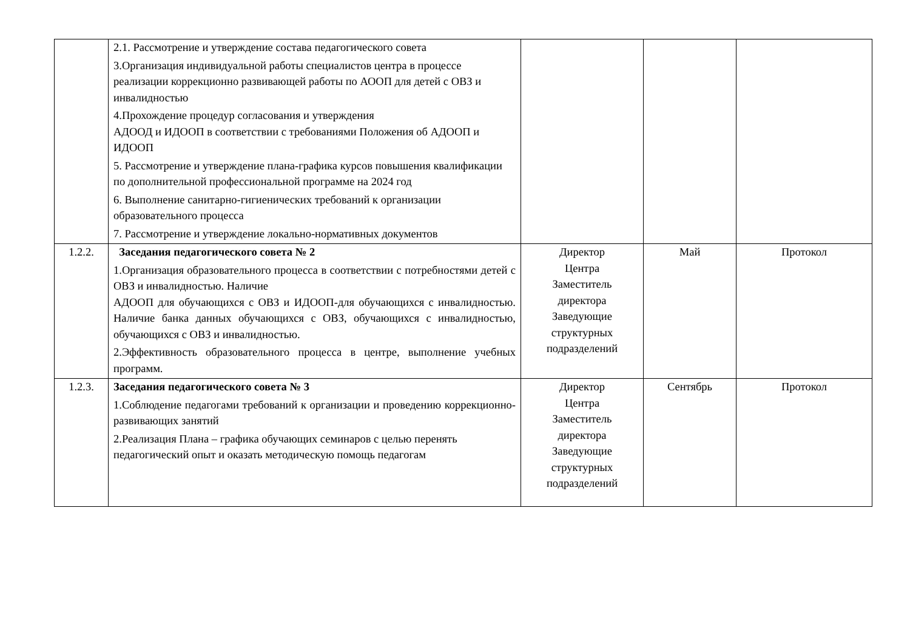| | 2.1. Рассмотрение и утверждение состава педагогического совета 3.Организация индивидуальной работы специалистов центра в процессе реализации коррекционно развивающей работы по АООП для детей с ОВЗ и инвалидностью 4.Прохождение процедур согласования и утверждения АДООД и ИДООП в соответствии с требованиями Положения об АДООП и ИДООП 5. Рассмотрение и утверждение плана-графика курсов повышения квалификации по дополнительной профессиональной программе на 2024 год 6. Выполнение санитарно-гигиенических требований к организации образовательного процесса 7. Рассмотрение и утверждение локально-нормативных документов | | | |
| 1.2.2. | Заседания педагогического совета № 2 1.Организация образовательного процесса в соответствии с потребностями детей с ОВЗ и инвалидностью. Наличие АДООП для обучающихся с ОВЗ и ИДООП-для обучающихся с инвалидностью. Наличие банка данных обучающихся с ОВЗ, обучающихся с инвалидностью, обучающихся с ОВЗ и инвалидностью. 2.Эффективность образовательного процесса в центре, выполнение учебных программ. | Директор Центра Заместитель директора Заведующие структурных подразделений | Май | Протокол |
| 1.2.3. | Заседания педагогического совета № 3 1.Соблюдение педагогами требований к организации и проведению коррекционно-развивающих занятий 2.Реализация Плана – графика обучающих семинаров с целью перенять педагогический опыт и оказать методическую помощь педагогам | Директор Центра Заместитель директора Заведующие структурных подразделений | Сентябрь | Протокол |